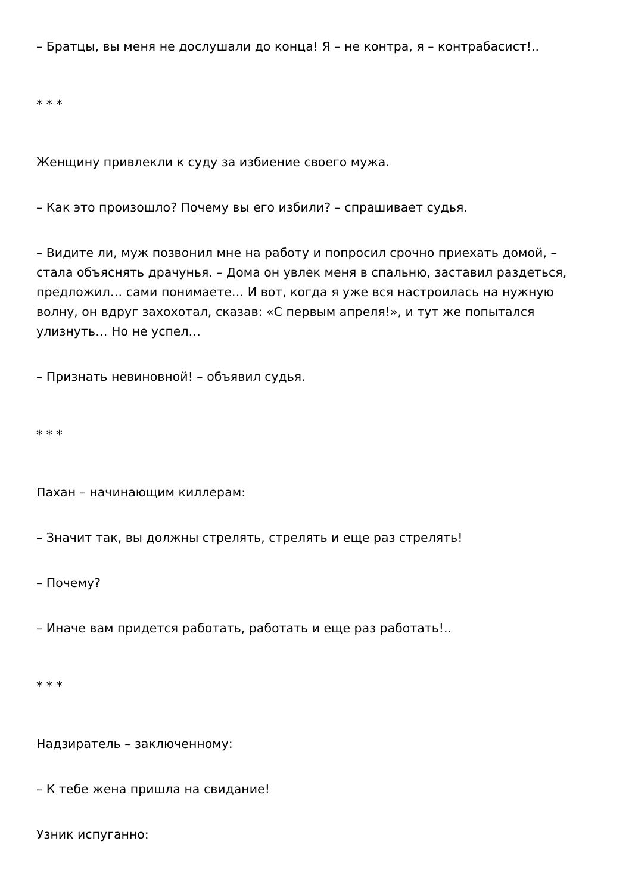– Братцы, вы меня не дослушали до конца! Я – не контра, я – контрабасист!..
* * *
Женщину привлекли к суду за избиение своего мужа.
– Как это произошло? Почему вы его избили? – спрашивает судья.
– Видите ли, муж позвонил мне на работу и попросил срочно приехать домой, – стала объяснять драчунья. – Дома он увлек меня в спальню, заставил раздеться, предложил… сами понимаете… И вот, когда я уже вся настроилась на нужную волну, он вдруг захохотал, сказав: «С первым апреля!», и тут же попытался улизнуть… Но не успел…
– Признать невиновной! – объявил судья.
* * *
Пахан – начинающим киллерам:
– Значит так, вы должны стрелять, стрелять и еще раз стрелять!
– Почему?
– Иначе вам придется работать, работать и еще раз работать!..
* * *
Надзиратель – заключенному:
– К тебе жена пришла на свидание!
Узник испуганно: